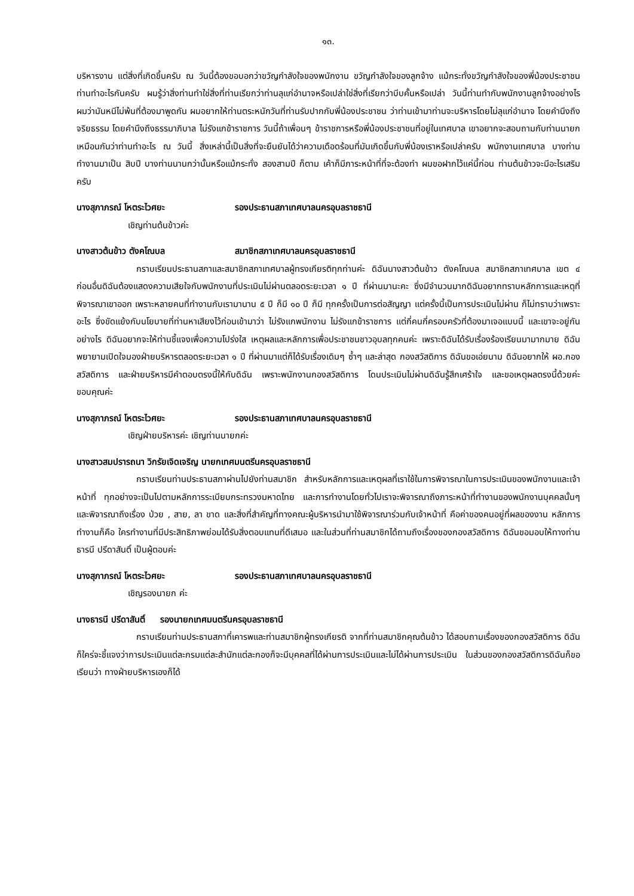๑๓.
บริหารงาน แต่สิ่งที่เกิดขึ้นครับ ณ วันนี้ต้องขอบอกว่าขวัญกำลังใจของพนักงาน ขวัญกำลังใจของลูกจ้าง แม้กระทั่งขวัญกำลังใจของพี่น้องประชาชนท่านทำอะไรกันครับ ผมรู้ว่าสิ่งท่านทำใช่สิ่งที่ท่านเรียกว่าท่านลุแก่อำนาจหรือเปล่าใช่สิ่งที่เรียกว่าบีบคั้นหรือเปล่า วันนี้ท่านทำกับพนักงานลูกจ้างอย่างไร ผมว่ามันหนีไม่พ้นที่ต้องมาพูดกัน ผมอยากให้ท่านตระหนักวันที่ท่านรับปากกับพี่น้องประชาชน ว่าท่านเข้ามาท่านจะบริหารโดยไม่ลุแก่อำนาจ โดยคำนึงถึงจริยธรรม โดยคำนึงถึงธรรมาภิบาล ไม่รังแกข้าราชการ วันนี้ถ้าเพื่อนๆ ข้าราชการหรือพี่น้องประชาชนที่อยู่ในเทศบาล เขาอยากจะสอบถามกับท่านนายกเหมือนกันว่าท่านทำอะไร ณ วันนี้ สิ่งเหล่านี้เป็นสิ่งที่จะยืนยันได้ว่าความเดือดร้อนที่มันเกิดขึ้นกับพี่น้องเราหรือเปล่าครับ พนักงานเทศบาล บางท่านทำงานมาเป็น สิบปี บางท่านนานกว่านั้นหรือแม้กระทั่ง สองสามปี ก็ตาม เค้าก็มีภาระหน้าที่ที่จะต้องทำ ผมขอฝากไว้แค่นี้ก่อน ท่านต้นข้าวจะมีอะไรเสริมครับ
นางสุภาภรณ์ โหตระไวศยะ รองประธานสภาเทศบาลนครอุบลราชธานี
เชิญท่านต้นข้าวค่ะ
นางสาวต้นข้าว ตังคโณบล สมาชิกสภาเทศบาลนครอุบลราชธานี
กราบเรียนประธานสภาและสมาชิกสภาเทศบาลผู้ทรงเกียรติทุกท่านค่ะ ดิฉันนางสาวต้นข้าว ตังคโณบล สมาชิกสภาเทศบาล เขต ๔ ก่อนอื่นดิฉันต้องแสดงความเสียใจกับพนักงานที่ประเมินไม่ผ่านตลอดระยะเวลา ๑ ปี ที่ผ่านมานะคะ ซึ่งมีจำนวนมากดิฉันอยากทราบหลักการและเหตุที่พิจารณาเขาออก เพราะหลายคนที่ทำงานกับเรามานาน ๕ ปี ก็มี ๑๐ ปี ก็มี ทุกครั้งเป็นการต่อสัญญา แต่ครั้งนี้เป็นการประเมินไม่ผ่าน ก็ไม่ทราบว่าเพราะอะไร ซึ่งขัดแย้งกับนโยบายที่ท่านหาเสียงไว้ก่อนเข้ามาว่า ไม่รังแกพนักงาน ไม่รังแกข้าราชการ แต่กี่คนกี่ครอบครัวที่ต้องมาเจอแบบนี้ และเขาจะอยู่กันอย่างไร ดิฉันอยากจะให้ท่านชี้แจงเพื่อความโปร่งใส เหตุผลและหลักการเพื่อประชาชนชาวอุบลทุกคนค่ะ เพราะดิฉันได้รับเรื่องร้องเรียนมามากมาย ดิฉันพยายามเปิดใจมองฝ่ายบริหารตลอดระยะเวลา ๑ ปี ที่ผ่านมาแต่ก็ได้รับเรื่องเดิมๆ ซ้ำๆ และล่าสุด กองสวัสดิการ ดิฉันขอเอ่ยนาม ดิฉันอยากให้ ผอ.กองสวัสดิการ และฝ่ายบริหารมีคำตอบตรงนี้ให้กับดิฉัน เพราะพนักงานกองสวัสดิการ โดนประเมินไม่ผ่านดิฉันรู้สึกเศร้าใจ และขอเหตุผลตรงนี้ด้วยค่ะ ขอบคุณค่ะ
นางสุภาภรณ์ โหตระไวศยะ รองประธานสภาเทศบาลนครอุบลราชธานี
เชิญฝ่ายบริหารค่ะ เชิญท่านนายกค่ะ
นางสาวสมปรารถนา วิกรัยเจิดเจริญ นายกเทศมนตรีนครอุบลราชธานี
กราบเรียนท่านประธานสภาผ่านไปยังท่านสมาชิก สำหรับหลักการและเหตุผลที่เราใช้ในการพิจารณาในการประเมินของพนักงานและเจ้าหน้าที่ ทุกอย่างจะเป็นไปตามหลักการระเบียบกระทรวงมหาดไทย และการทำงานโดยทั่วไปเราจะพิจารณาถึงภาระหน้าที่ทำงานของพนักงานบุคคลนั้นๆ และพิจารณาถึงเรื่อง ป่วย , สาย, ลา ขาด และสิ่งที่สำคัญที่ทางคณะผู้บริหารนำมาใช้พิจารณาร่วมกับเจ้าหน้าที่ คือค่าของคนอยู่ที่ผลของงาน หลักการทำงานก็คือ ใครทำงานที่มีประสิทธิภาพย่อมได้รับสิ่งตอบแทนที่ดีเสมอ และในส่วนที่ท่านสมาชิกได้ถามถึงเรื่องของกองสวัสดิการ ดิฉันขอมอบให้ทางท่านธารนี ปรีดาสันติ์ เป็นผู้ตอบค่ะ
นางสุภาภรณ์ โหตระไวศยะ รองประธานสภาเทศบาลนครอุบลราชธานี
เชิญรองนายก ค่ะ
นางธารนี ปรีดาสันติ์ รองนายกเทศมนตรีนครอุบลราชธานี
กราบเรียนท่านประธานสภาที่เคารพและท่านสมาชิกผู้ทรงเกียรติ จากที่ท่านสมาชิกคุณต้นข้าว ได้สอบถามเรื่องของกองสวัสดิการ ดิฉันก็ใคร่จะชี้แจงว่าการประเมินแต่ละกรมแต่ละสำนักแต่ละกองก็จะมีบุคคลที่ได้ผ่านการประเมินและไม่ได้ผ่านการประเมิน ในส่วนของกองสวัสดิการดิฉันก็ขอเรียนว่า ทางฝ่ายบริหารเองก็ได้